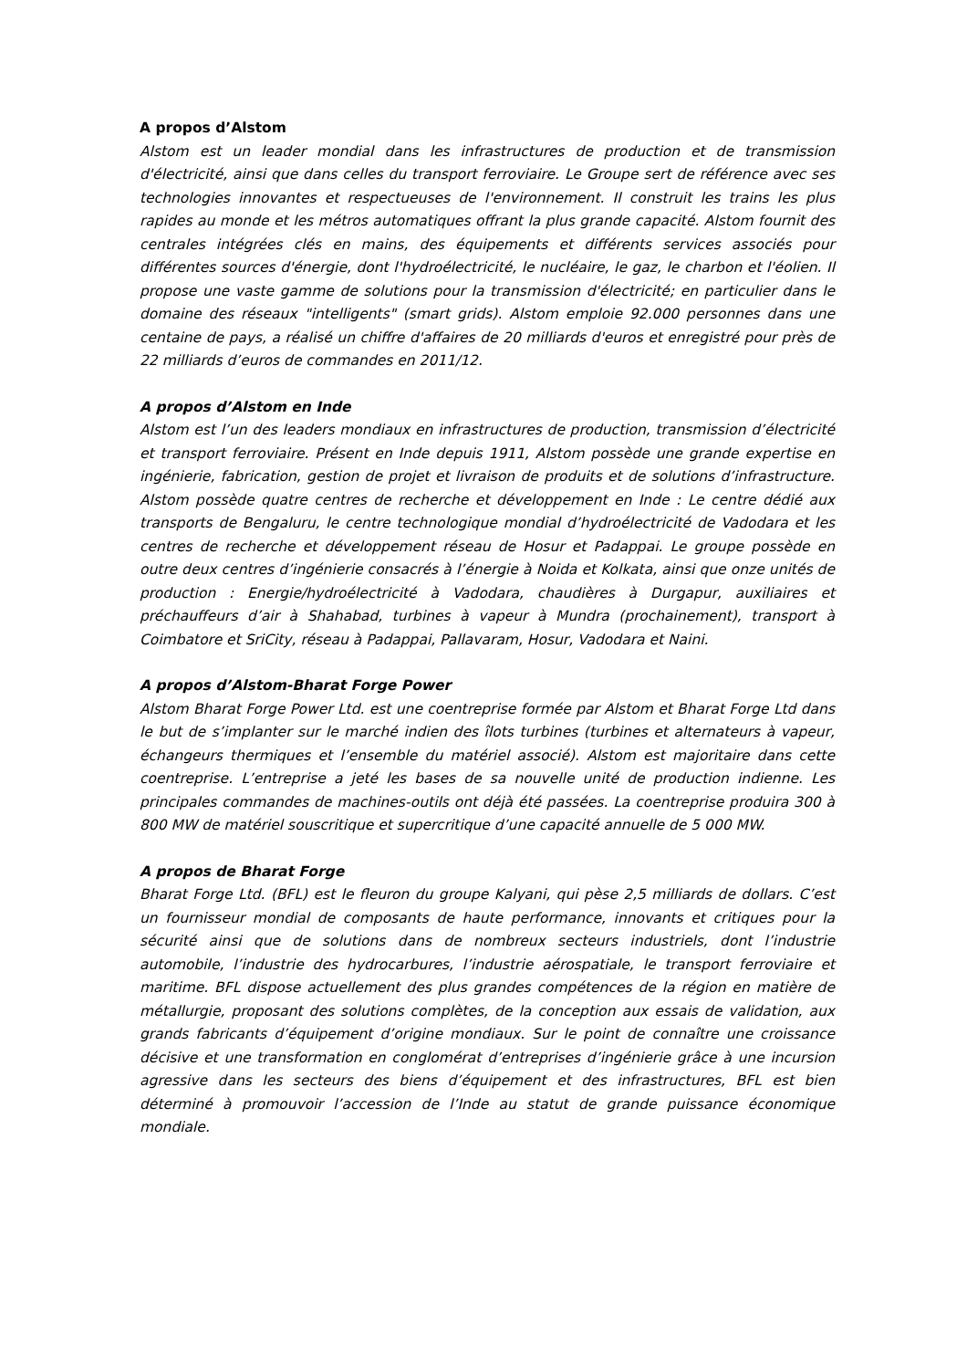A propos d’Alstom
Alstom est un leader mondial dans les infrastructures de production et de transmission d'électricité, ainsi que dans celles du transport ferroviaire. Le Groupe sert de référence avec ses technologies innovantes et respectueuses de l'environnement. Il construit les trains les plus rapides au monde et les métros automatiques offrant la plus grande capacité. Alstom fournit des centrales intégrées clés en mains, des équipements et différents services associés pour différentes sources d'énergie, dont l'hydroélectricité, le nucléaire, le gaz, le charbon et l'éolien. Il propose une vaste gamme de solutions pour la transmission d'électricité; en particulier dans le domaine des réseaux "intelligents" (smart grids). Alstom emploie 92.000 personnes dans une centaine de pays, a réalisé un chiffre d'affaires de 20 milliards d'euros et enregistré pour près de 22 milliards d’euros de commandes en 2011/12.
A propos d’Alstom en Inde
Alstom est l’un des leaders mondiaux en infrastructures de production, transmission d’électricité et transport ferroviaire. Présent en Inde depuis 1911, Alstom possède une grande expertise en ingénierie, fabrication, gestion de projet et livraison de produits et de solutions d’infrastructure. Alstom possède quatre centres de recherche et développement en Inde : Le centre dédié aux transports de Bengaluru, le centre technologique mondial d’hydroélectricité de Vadodara et les centres de recherche et développement réseau de Hosur et Padappai. Le groupe possède en outre deux centres d’ingénierie consacrés à l’énergie à Noida et Kolkata, ainsi que onze unités de production : Energie/hydroélectricité à Vadodara, chaudières à Durgapur, auxiliaires et préchauffeurs d’air à Shahabad, turbines à vapeur à Mundra (prochainement), transport à Coimbatore et SriCity, réseau à Padappai, Pallavaram, Hosur, Vadodara et Naini.
A propos d’Alstom-Bharat Forge Power
Alstom Bharat Forge Power Ltd. est une coentreprise formée par Alstom et Bharat Forge Ltd dans le but de s’implanter sur le marché indien des îlots turbines (turbines et alternateurs à vapeur, échangeurs thermiques et l’ensemble du matériel associé). Alstom est majoritaire dans cette coentreprise. L’entreprise a jeté les bases de sa nouvelle unité de production indienne. Les principales commandes de machines-outils ont déjà été passées. La coentreprise produira 300 à 800 MW de matériel souscritique et supercritique d’une capacité annuelle de 5 000 MW.
A propos de Bharat Forge
Bharat Forge Ltd. (BFL) est le fleuron du groupe Kalyani, qui pèse 2,5 milliards de dollars. C’est un fournisseur mondial de composants de haute performance, innovants et critiques pour la sécurité ainsi que de solutions dans de nombreux secteurs industriels, dont l’industrie automobile, l’industrie des hydrocarbures, l’industrie aérospatiale, le transport ferroviaire et maritime. BFL dispose actuellement des plus grandes compétences de la région en matière de métallurgie, proposant des solutions complètes, de la conception aux essais de validation, aux grands fabricants d’équipement d’origine mondiaux. Sur le point de connaître une croissance décisive et une transformation en conglomérat d’entreprises d’ingénierie grâce à une incursion agressive dans les secteurs des biens d’équipement et des infrastructures, BFL est bien déterminé à promouvoir l’accession de l’Inde au statut de grande puissance économique mondiale.